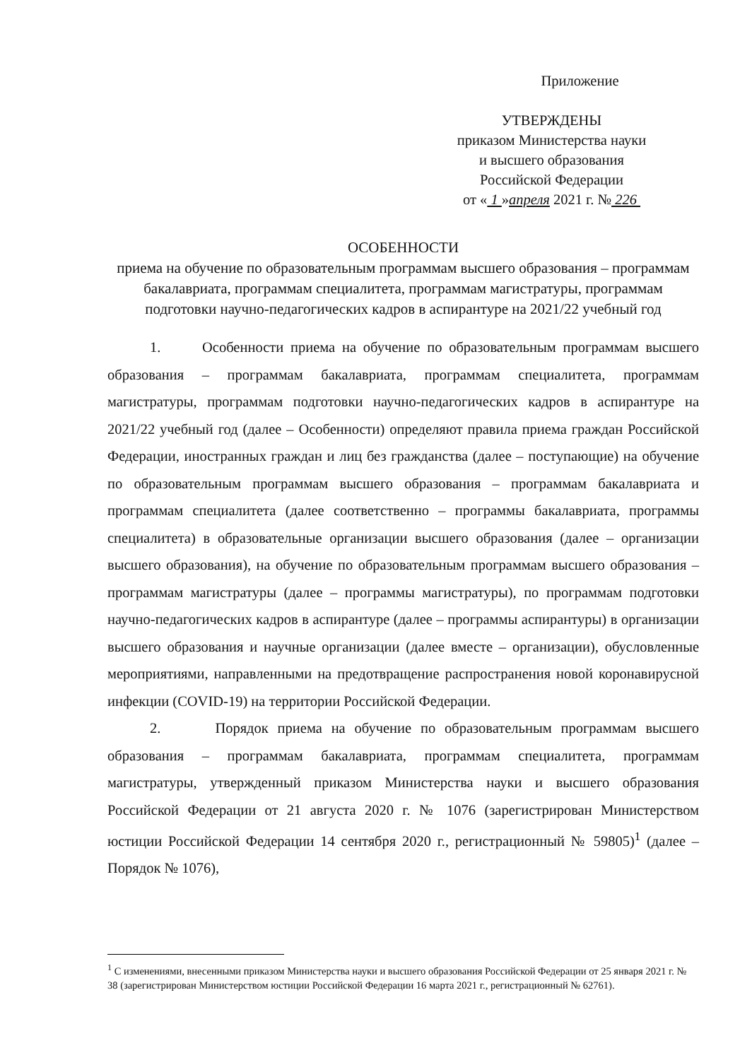Приложение
УТВЕРЖДЕНЫ
приказом Министерства науки
и высшего образования
Российской Федерации
от « 1 »апреля 2021 г. № 226
ОСОБЕННОСТИ
приема на обучение по образовательным программам высшего образования – программам бакалавриата, программам специалитета, программам магистратуры, программам подготовки научно-педагогических кадров в аспирантуре на 2021/22 учебный год
1. Особенности приема на обучение по образовательным программам высшего образования – программам бакалавриата, программам специалитета, программам магистратуры, программам подготовки научно-педагогических кадров в аспирантуре на 2021/22 учебный год (далее – Особенности) определяют правила приема граждан Российской Федерации, иностранных граждан и лиц без гражданства (далее – поступающие) на обучение по образовательным программам высшего образования – программам бакалавриата и программам специалитета (далее соответственно – программы бакалавриата, программы специалитета) в образовательные организации высшего образования (далее – организации высшего образования), на обучение по образовательным программам высшего образования – программам магистратуры (далее – программы магистратуры), по программам подготовки научно-педагогических кадров в аспирантуре (далее – программы аспирантуры) в организации высшего образования и научные организации (далее вместе – организации), обусловленные мероприятиями, направленными на предотвращение распространения новой коронавирусной инфекции (COVID-19) на территории Российской Федерации.
2. Порядок приема на обучение по образовательным программам высшего образования – программам бакалавриата, программам специалитета, программам магистратуры, утвержденный приказом Министерства науки и высшего образования Российской Федерации от 21 августа 2020 г. № 1076 (зарегистрирован Министерством юстиции Российской Федерации 14 сентября 2020 г., регистрационный № 59805)<sup>1</sup> (далее – Порядок № 1076),
<sup>1</sup> С изменениями, внесенными приказом Министерства науки и высшего образования Российской Федерации от 25 января 2021 г. № 38 (зарегистрирован Министерством юстиции Российской Федерации 16 марта 2021 г., регистрационный № 62761).